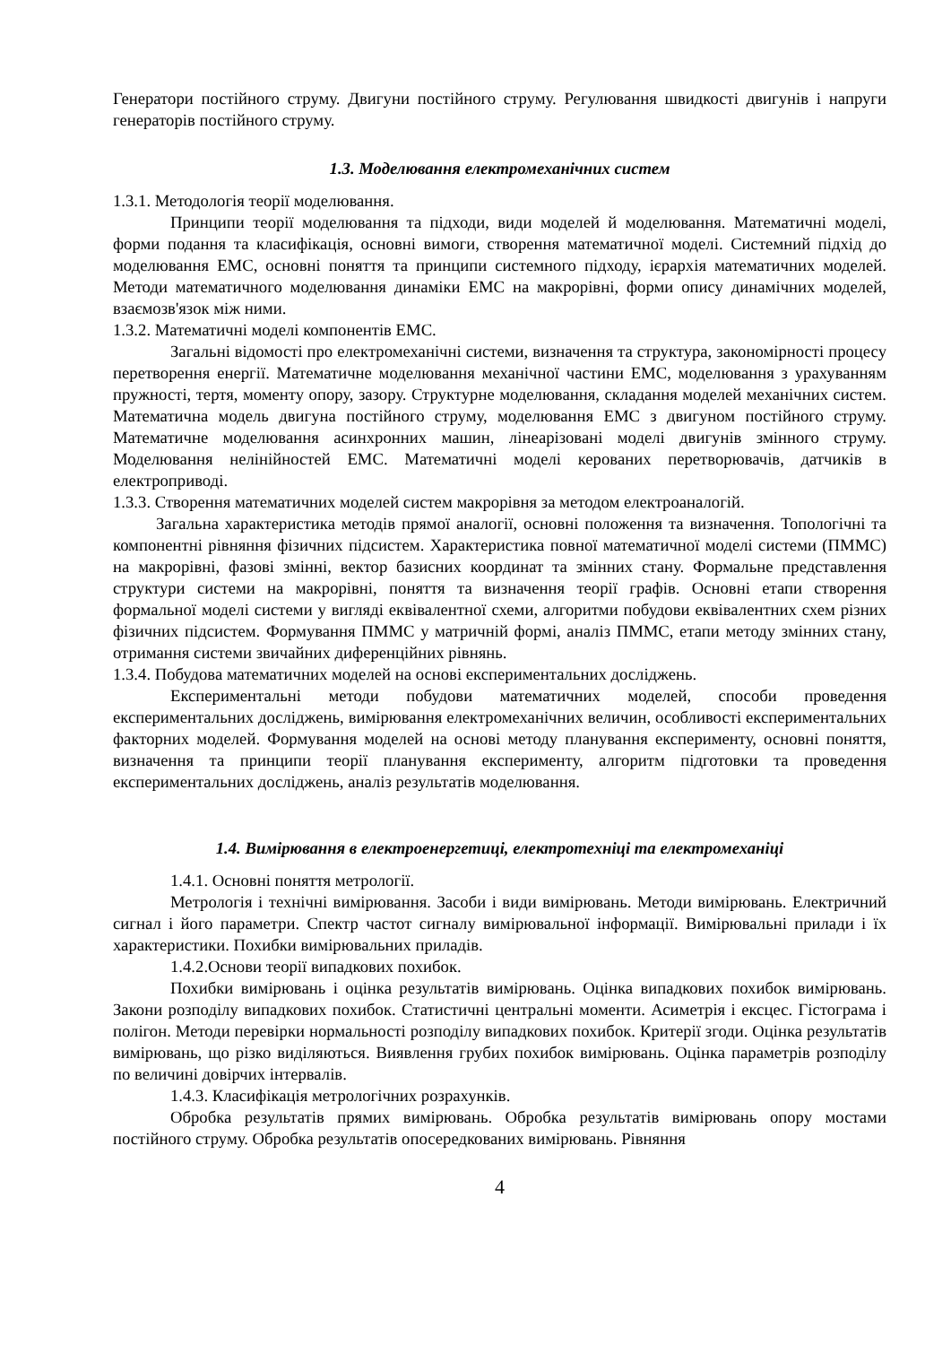Генератори постійного струму. Двигуни постійного струму. Регулювання швидкості двигунів і напруги генераторів постійного струму.
1.3. Моделювання електромеханічних систем
1.3.1. Методологія теорії моделювання.
Принципи теорії моделювання та підходи, види моделей й моделювання. Математичні моделі, форми подання та класифікація, основні вимоги, створення математичної моделі. Системний підхід до моделювання ЕМС, основні поняття та принципи системного підходу, ієрархія математичних моделей. Методи математичного моделювання динаміки ЕМС на макрорівні, форми опису динамічних моделей, взаємозв'язок між ними.
1.3.2. Математичні моделі компонентів ЕМС.
Загальні відомості про електромеханічні системи, визначення та структура, закономірності процесу перетворення енергії. Математичне моделювання механічної частини ЕМС, моделювання з урахуванням пружності, тертя, моменту опору, зазору. Структурне моделювання, складання моделей механічних систем. Математична модель двигуна постійного струму, моделювання ЕМС з двигуном постійного струму. Математичне моделювання асинхронних машин, лінеарізовані моделі двигунів змінного струму. Моделювання нелінійностей ЕМС. Математичні моделі керованих перетворювачів, датчиків в електроприводі.
1.3.3. Створення математичних моделей систем макрорівня за методом електроаналогій.
Загальна характеристика методів прямої аналогії, основні положення та визначення. Топологічні та компонентні рівняння фізичних підсистем. Характеристика повної математичної моделі системи (ПММС) на макрорівні, фазові змінні, вектор базисних координат та змінних стану. Формальне представлення структури системи на макрорівні, поняття та визначення теорії графів. Основні етапи створення формальної моделі системи у вигляді еквівалентної схеми, алгоритми побудови еквівалентних схем різних фізичних підсистем. Формування ПММС у матричній формі, аналіз ПММС, етапи методу змінних стану, отримання системи звичайних диференційних рівнянь.
1.3.4. Побудова математичних моделей на основі експериментальних досліджень.
Експериментальні методи побудови математичних моделей, способи проведення експериментальних досліджень, вимірювання електромеханічних величин, особливості експериментальних факторних моделей. Формування моделей на основі методу планування експерименту, основні поняття, визначення та принципи теорії планування експерименту, алгоритм підготовки та проведення експериментальних досліджень, аналіз результатів моделювання.
1.4. Вимірювання в електроенергетиці, електротехніці та електромеханіці
1.4.1. Основні поняття метрології.
Метрологія і технічні вимірювання. Засоби і види вимірювань. Методи вимірювань. Електричний сигнал і його параметри. Спектр частот сигналу вимірювальної інформації. Вимірювальні прилади і їх характеристики. Похибки вимірювальних приладів.
1.4.2.Основи теорії випадкових похибок.
Похибки вимірювань і оцінка результатів вимірювань. Оцінка випадкових похибок вимірювань. Закони розподілу випадкових похибок. Статистичні центральні моменти. Асиметрія і ексцес. Гістограма і полігон. Методи перевірки нормальності розподілу випадкових похибок. Критерії згоди. Оцінка результатів вимірювань, що різко виділяються. Виявлення грубих похибок вимірювань. Оцінка параметрів розподілу по величині довірчих інтервалів.
1.4.3. Класифікація метрологічних розрахунків.
Обробка результатів прямих вимірювань. Обробка результатів вимірювань опору мостами постійного струму. Обробка результатів опосередкованих вимірювань. Рівняння
4